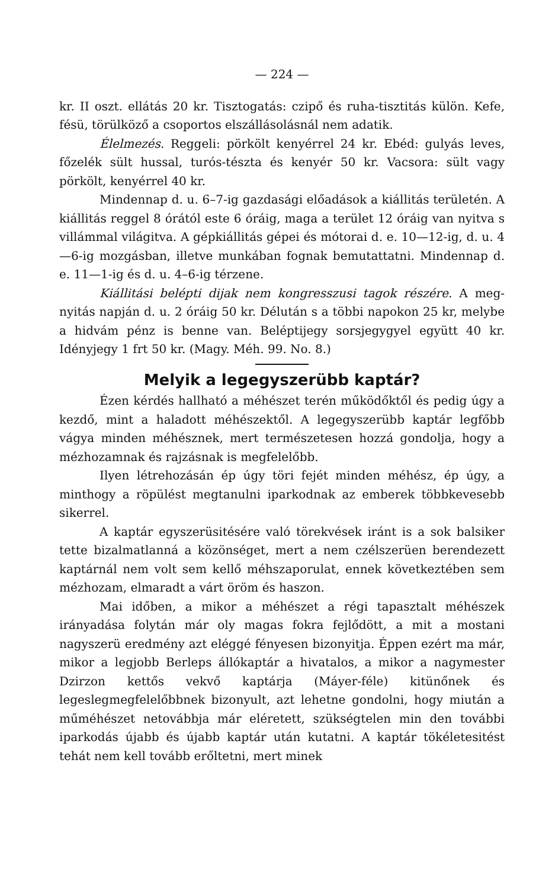— 224 —
kr. II oszt. ellátás 20 kr. Tisztogatás: czipő és ruha-tisztitás külön. Kefe, fésü, törülköző a csoportos elszállásolásnál nem adatik.
Élelmezés. Reggeli: pörkölt kenyérrel 24 kr. Ebéd: gulyás leves, főzelék sült hussal, turós-tészta és kenyér 50 kr. Vacsora: sült vagy pörkölt, kenyérrel 40 kr.
Mindennap d. u. 6–7-ig gazdasági előadások a kiállitás terü­letén. A kiállitás reggel 8 órától este 6 óráig, maga a terület 12 óráig van nyitva s villámmal világitva. A gépkiállitás gépei és mótorai d. e. 10—12-ig, d. u. 4—6-ig mozgásban, illetve munkában fognak bemutattatni. Mindennap d. e. 11—1-ig és d. u. 4–6-ig térzene.
Kiállitási belépti dijak nem kongresszusi tagok részére. A meg­nyitás napján d. u. 2 óráig 50 kr. Délután s a többi napokon 25 kr, melybe a hidvám pénz is benne van. Beléptijegy sorsjegy­gyel együtt 40 kr. Idényjegy 1 frt 50 kr. (Magy. Méh. 99. No. 8.)
Melyik a legegyszerübb kaptár?
Ézen kérdés hallható a méhészet terén működőktől és pedig úgy a kezdő, mint a haladott méhészektől. A legegyszerübb kaptár legfőbb vágya minden méhésznek, mert természetesen hozzá gon­dolja, hogy a mézhozamnak és rajzásnak is megfelelőbb.
Ilyen létrehozásán ép úgy töri fejét minden méhész, ép úgy, a minthogy a röpülést megtanulni iparkodnak az emberek több­kevesebb sikerrel.
A kaptár egyszerüsitésére való törekvések iránt is a sok balsiker tette bizalmatlanná a közönséget, mert a nem czélszerüen berendezett kaptárnál nem volt sem kellő méhszaporulat, ennek következtében sem mézhozam, elmaradt a várt öröm és haszon.
Mai időben, a mikor a méhészet a régi tapasztalt méhészek irányadása folytán már oly magas fokra fejlődött, a mit a mostani nagyszerü eredmény azt eléggé fényesen bizonyitja. Éppen ezért ma már, mikor a legjobb Berleps állókaptár a hivatalos, a mikor a nagymester Dzirzon kettős vekvő kaptárja (Máyer-féle) kitünő­nek és legeslegmegfelelőbbnek bizonyult, azt lehetne gondolni, hogy miután a műméhészet netovábbja már eléretett, szükségtelen min den további iparkodás újabb és újabb kaptár után kutatni. A kap­tár tökéletesitést tehát nem kell tovább erőltetni, mert minek